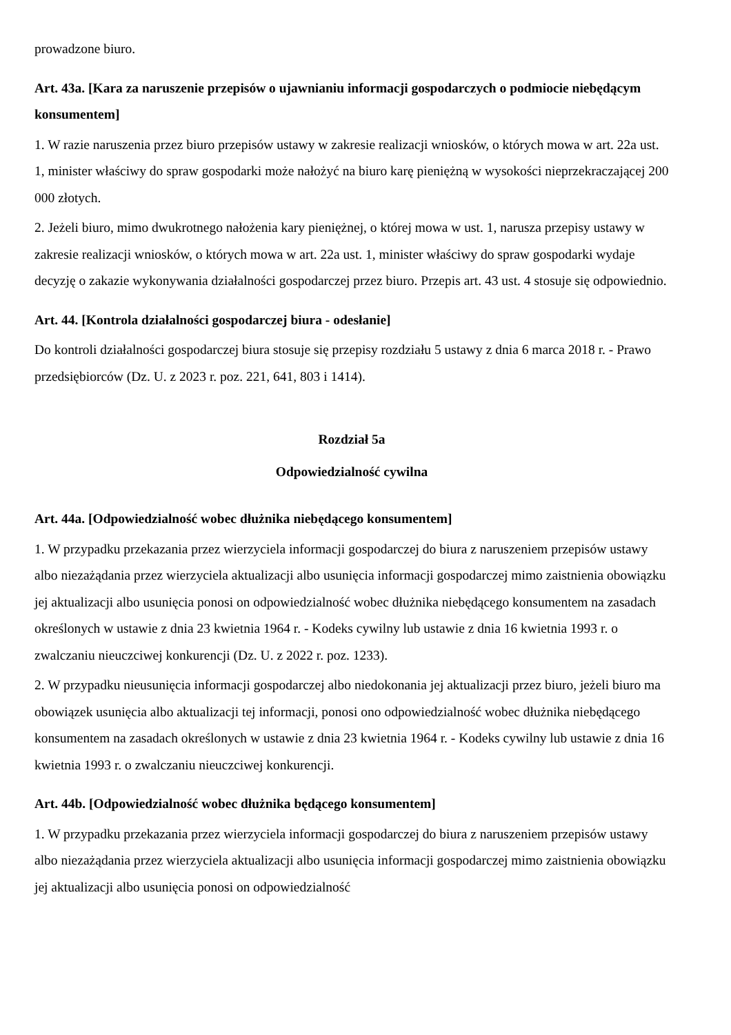prowadzone biuro.
Art. 43a. [Kara za naruszenie przepisów o ujawnianiu informacji gospodarczych o podmiocie niebędącym konsumentem]
1. W razie naruszenia przez biuro przepisów ustawy w zakresie realizacji wniosków, o których mowa w art. 22a ust. 1, minister właściwy do spraw gospodarki może nałożyć na biuro karę pieniężną w wysokości nieprzekraczającej 200 000 złotych.
2. Jeżeli biuro, mimo dwukrotnego nałożenia kary pieniężnej, o której mowa w ust. 1, narusza przepisy ustawy w zakresie realizacji wniosków, o których mowa w art. 22a ust. 1, minister właściwy do spraw gospodarki wydaje decyzję o zakazie wykonywania działalności gospodarczej przez biuro. Przepis art. 43 ust. 4 stosuje się odpowiednio.
Art. 44. [Kontrola działalności gospodarczej biura - odesłanie]
Do kontroli działalności gospodarczej biura stosuje się przepisy rozdziału 5 ustawy z dnia 6 marca 2018 r. - Prawo przedsiębiorców (Dz. U. z 2023 r. poz. 221, 641, 803 i 1414).
Rozdział 5a
Odpowiedzialność cywilna
Art. 44a. [Odpowiedzialność wobec dłużnika niebędącego konsumentem]
1. W przypadku przekazania przez wierzyciela informacji gospodarczej do biura z naruszeniem przepisów ustawy albo niezażądania przez wierzyciela aktualizacji albo usunięcia informacji gospodarczej mimo zaistnienia obowiązku jej aktualizacji albo usunięcia ponosi on odpowiedzialność wobec dłużnika niebędącego konsumentem na zasadach określonych w ustawie z dnia 23 kwietnia 1964 r. - Kodeks cywilny lub ustawie z dnia 16 kwietnia 1993 r. o zwalczaniu nieuczciwej konkurencji (Dz. U. z 2022 r. poz. 1233).
2. W przypadku nieusunięcia informacji gospodarczej albo niedokonania jej aktualizacji przez biuro, jeżeli biuro ma obowiązek usunięcia albo aktualizacji tej informacji, ponosi ono odpowiedzialność wobec dłużnika niebędącego konsumentem na zasadach określonych w ustawie z dnia 23 kwietnia 1964 r. - Kodeks cywilny lub ustawie z dnia 16 kwietnia 1993 r. o zwalczaniu nieuczciwej konkurencji.
Art. 44b. [Odpowiedzialność wobec dłużnika będącego konsumentem]
1. W przypadku przekazania przez wierzyciela informacji gospodarczej do biura z naruszeniem przepisów ustawy albo niezażądania przez wierzyciela aktualizacji albo usunięcia informacji gospodarczej mimo zaistnienia obowiązku jej aktualizacji albo usunięcia ponosi on odpowiedzialność